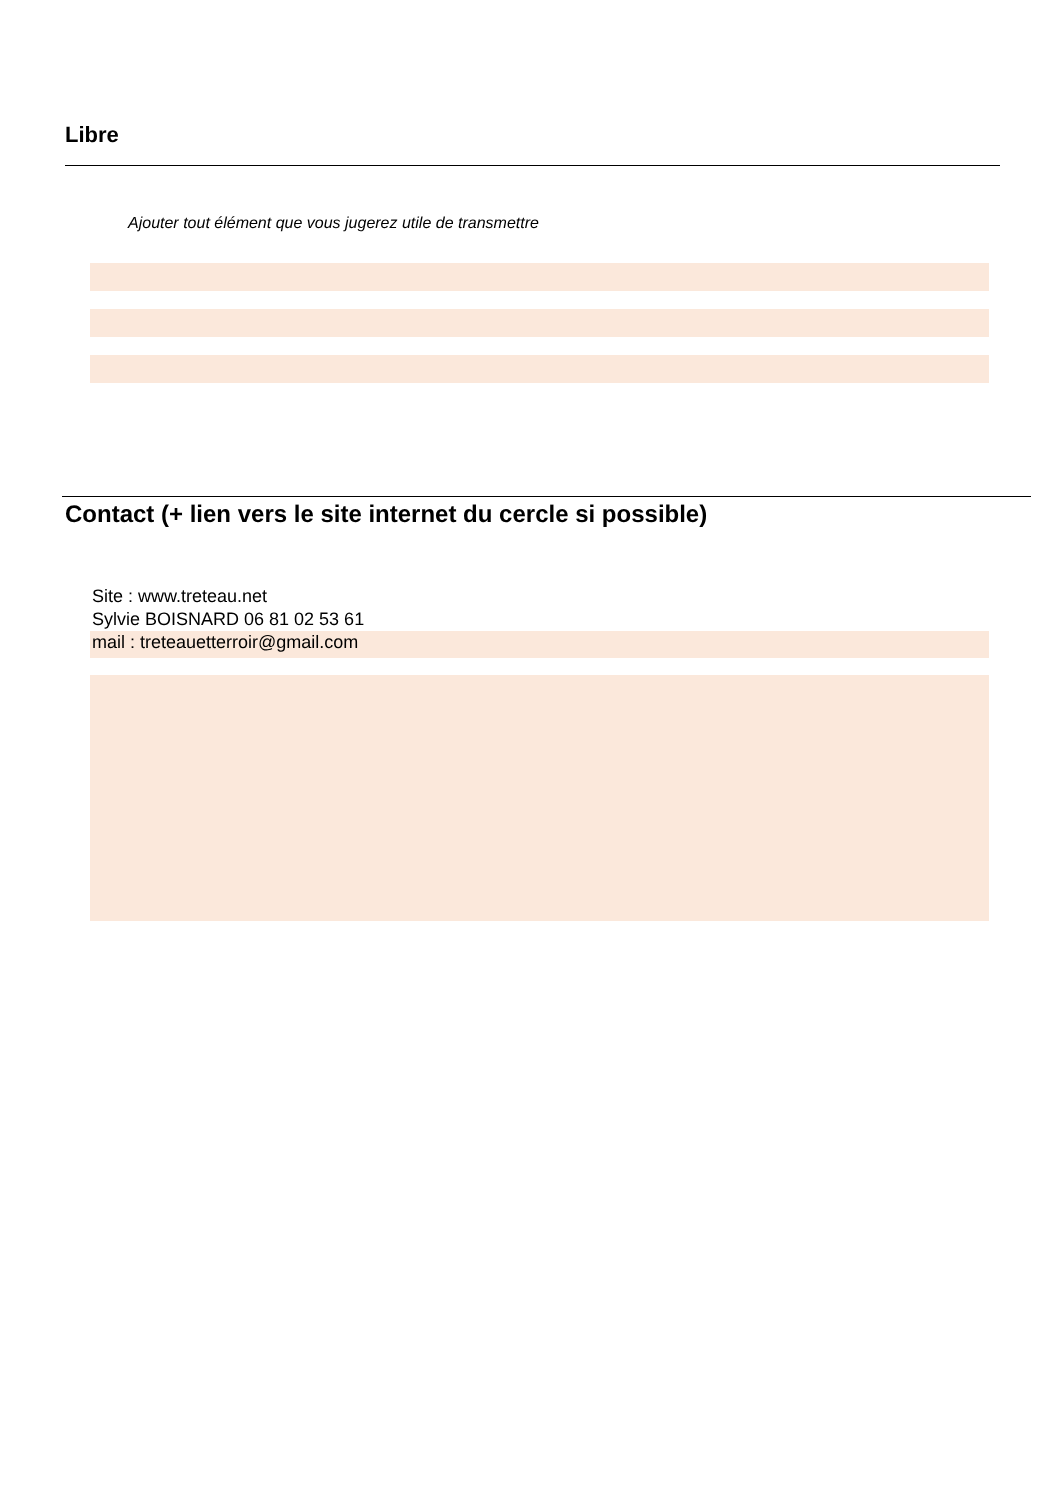Libre
Ajouter tout élément que vous jugerez utile de transmettre
Contact (+ lien vers le site internet du cercle si possible)
Site : www.treteau.net
Sylvie BOISNARD 06 81 02 53 61
mail : treteauetterroir@gmail.com